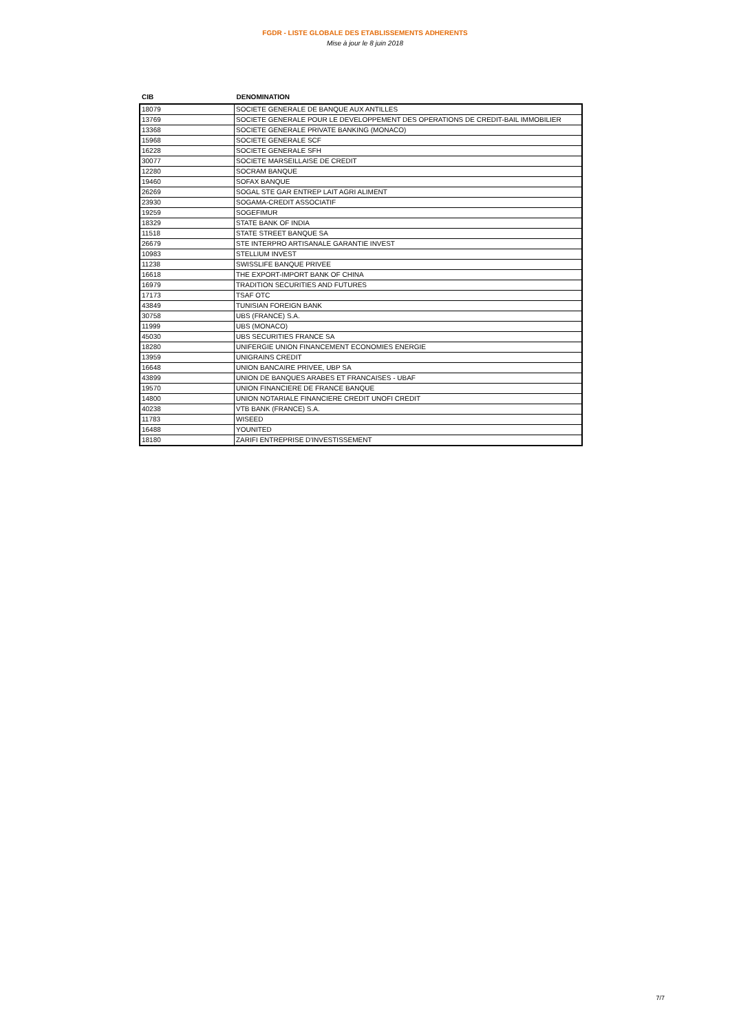FGDR - LISTE GLOBALE DES ETABLISSEMENTS ADHERENTS
Mise à jour le 8 juin 2018
| CIB | DENOMINATION |
| --- | --- |
| 18079 | SOCIETE GENERALE DE BANQUE AUX ANTILLES |
| 13769 | SOCIETE GENERALE POUR LE DEVELOPPEMENT DES OPERATIONS DE CREDIT-BAIL IMMOBILIER |
| 13368 | SOCIETE GENERALE PRIVATE BANKING (MONACO) |
| 15968 | SOCIETE GENERALE SCF |
| 16228 | SOCIETE GENERALE SFH |
| 30077 | SOCIETE MARSEILLAISE DE CREDIT |
| 12280 | SOCRAM BANQUE |
| 19460 | SOFAX BANQUE |
| 26269 | SOGAL STE GAR ENTREP LAIT AGRI ALIMENT |
| 23930 | SOGAMA-CREDIT ASSOCIATIF |
| 19259 | SOGEFIMUR |
| 18329 | STATE BANK OF INDIA |
| 11518 | STATE STREET BANQUE SA |
| 26679 | STE INTERPRO ARTISANALE GARANTIE INVEST |
| 10983 | STELLIUM INVEST |
| 11238 | SWISSLIFE BANQUE PRIVEE |
| 16618 | THE EXPORT-IMPORT BANK OF CHINA |
| 16979 | TRADITION SECURITIES AND FUTURES |
| 17173 | TSAF OTC |
| 43849 | TUNISIAN FOREIGN BANK |
| 30758 | UBS (FRANCE) S.A. |
| 11999 | UBS (MONACO) |
| 45030 | UBS SECURITIES FRANCE SA |
| 18280 | UNIFERGIE UNION FINANCEMENT ECONOMIES ENERGIE |
| 13959 | UNIGRAINS CREDIT |
| 16648 | UNION BANCAIRE PRIVEE, UBP SA |
| 43899 | UNION DE BANQUES ARABES ET FRANCAISES - UBAF |
| 19570 | UNION FINANCIERE DE FRANCE BANQUE |
| 14800 | UNION NOTARIALE FINANCIERE CREDIT UNOFI CREDIT |
| 40238 | VTB BANK (FRANCE) S.A. |
| 11783 | WISEED |
| 16488 | YOUNITED |
| 18180 | ZARIFI ENTREPRISE D'INVESTISSEMENT |
7/7